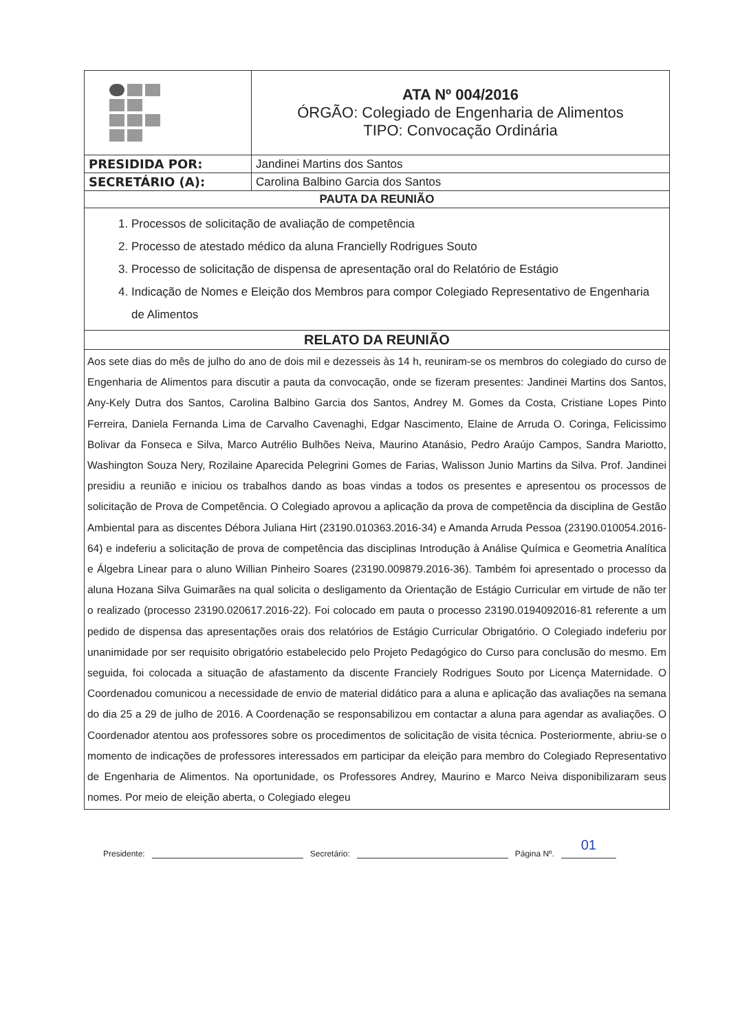| | ATA Nº 004/2016 ÓRGÃO: Colegiado de Engenharia de Alimentos TIPO: Convocação Ordinária |
| PRESIDIDA POR: | Jandinei Martins dos Santos |
| SECRETÁRIO (A): | Carolina Balbino Garcia dos Santos |
| PAUTA DA REUNIÃO | |
| 1. Processos de solicitação de avaliação de competência 2. Processo de atestado médico da aluna Francielly Rodrigues Souto 3. Processo de solicitação de dispensa de apresentação oral do Relatório de Estágio 4. Indicação de Nomes e Eleição dos Membros para compor Colegiado Representativo de Engenharia de Alimentos | |
| RELATO DA REUNIÃO | |
| Aos sete dias do mês de julho do ano de dois mil e dezesseis às 14 h, reuniram-se os membros do colegiado do curso de Engenharia de Alimentos para discutir a pauta da convocação, onde se fizeram presentes: Jandinei Martins dos Santos, Any-Kely Dutra dos Santos, Carolina Balbino Garcia dos Santos, Andrey M. Gomes da Costa, Cristiane Lopes Pinto Ferreira, Daniela Fernanda Lima de Carvalho Cavenaghi, Edgar Nascimento, Elaine de Arruda O. Coringa, Felicissimo Bolivar da Fonseca e Silva, Marco Autrélio Bulhões Neiva, Maurino Atanásio, Pedro Araújo Campos, Sandra Mariotto, Washington Souza Nery, Rozilaine Aparecida Pelegrini Gomes de Farias, Walisson Junio Martins da Silva. Prof. Jandinei presidiu a reunião e iniciou os trabalhos dando as boas vindas a todos os presentes e apresentou os processos de solicitação de Prova de Competência. O Colegiado aprovou a aplicação da prova de competência da disciplina de Gestão Ambiental para as discentes Débora Juliana Hirt (23190.010363.2016-34) e Amanda Arruda Pessoa (23190.010054.2016-64) e indeferiu a solicitação de prova de competência das disciplinas Introdução à Análise Química e Geometria Analítica e Álgebra Linear para o aluno Willian Pinheiro Soares (23190.009879.2016-36). Também foi apresentado o processo da aluna Hozana Silva Guimarães na qual solicita o desligamento da Orientação de Estágio Curricular em virtude de não ter o realizado (processo 23190.020617.2016-22). Foi colocado em pauta o processo 23190.0194092016-81 referente a um pedido de dispensa das apresentações orais dos relatórios de Estágio Curricular Obrigatório. O Colegiado indeferiu por unanimidade por ser requisito obrigatório estabelecido pelo Projeto Pedagógico do Curso para conclusão do mesmo. Em seguida, foi colocada a situação de afastamento da discente Franciely Rodrigues Souto por Licença Maternidade. O Coordenadou comunicou a necessidade de envio de material didático para a aluna e aplicação das avaliações na semana do dia 25 a 29 de julho de 2016. A Coordenação se responsabilizou em contactar a aluna para agendar as avaliações. O Coordenador atentou aos professores sobre os procedimentos de solicitação de visita técnica. Posteriormente, abriu-se o momento de indicações de professores interessados em participar da eleição para membro do Colegiado Representativo de Engenharia de Alimentos. Na oportunidade, os Professores Andrey, Maurino e Marco Neiva disponibilizaram seus nomes. Por meio de eleição aberta, o Colegiado elegeu | |
Presidente: Secretário: Página Nº. 01